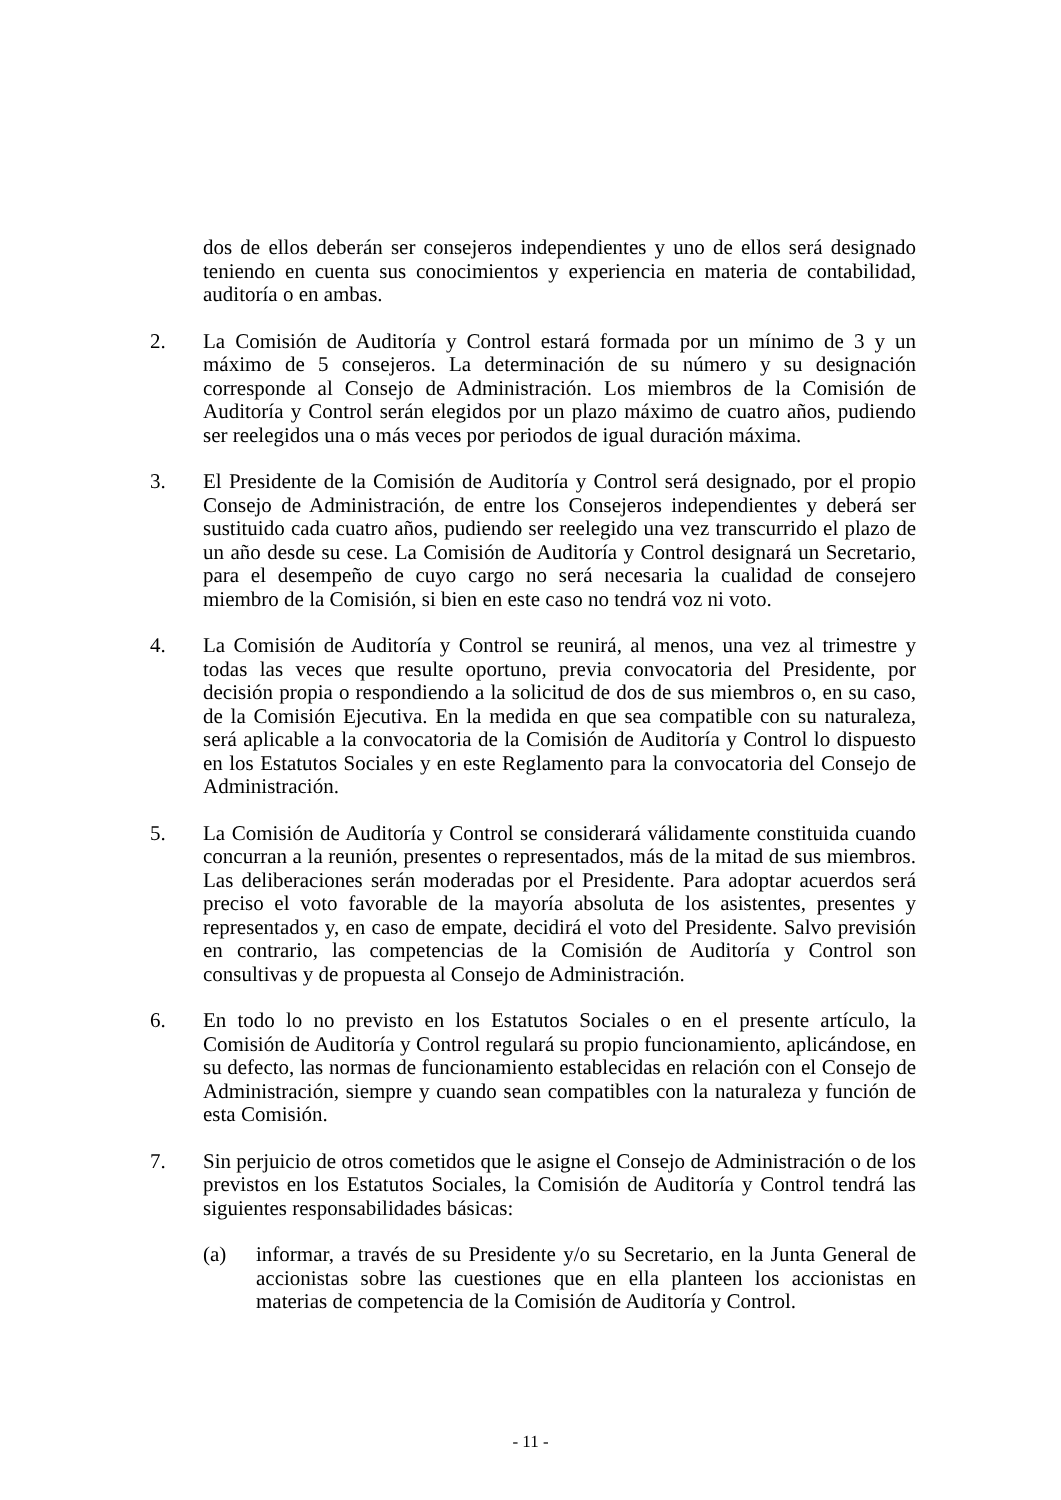dos de ellos deberán ser consejeros independientes y uno de ellos será designado teniendo en cuenta sus conocimientos y experiencia en materia de contabilidad, auditoría o en ambas.
2. La Comisión de Auditoría y Control estará formada por un mínimo de 3 y un máximo de 5 consejeros. La determinación de su número y su designación corresponde al Consejo de Administración. Los miembros de la Comisión de Auditoría y Control serán elegidos por un plazo máximo de cuatro años, pudiendo ser reelegidos una o más veces por periodos de igual duración máxima.
3. El Presidente de la Comisión de Auditoría y Control será designado, por el propio Consejo de Administración, de entre los Consejeros independientes y deberá ser sustituido cada cuatro años, pudiendo ser reelegido una vez transcurrido el plazo de un año desde su cese. La Comisión de Auditoría y Control designará un Secretario, para el desempeño de cuyo cargo no será necesaria la cualidad de consejero miembro de la Comisión, si bien en este caso no tendrá voz ni voto.
4. La Comisión de Auditoría y Control se reunirá, al menos, una vez al trimestre y todas las veces que resulte oportuno, previa convocatoria del Presidente, por decisión propia o respondiendo a la solicitud de dos de sus miembros o, en su caso, de la Comisión Ejecutiva. En la medida en que sea compatible con su naturaleza, será aplicable a la convocatoria de la Comisión de Auditoría y Control lo dispuesto en los Estatutos Sociales y en este Reglamento para la convocatoria del Consejo de Administración.
5. La Comisión de Auditoría y Control se considerará válidamente constituida cuando concurran a la reunión, presentes o representados, más de la mitad de sus miembros. Las deliberaciones serán moderadas por el Presidente. Para adoptar acuerdos será preciso el voto favorable de la mayoría absoluta de los asistentes, presentes y representados y, en caso de empate, decidirá el voto del Presidente. Salvo previsión en contrario, las competencias de la Comisión de Auditoría y Control son consultivas y de propuesta al Consejo de Administración.
6. En todo lo no previsto en los Estatutos Sociales o en el presente artículo, la Comisión de Auditoría y Control regulará su propio funcionamiento, aplicándose, en su defecto, las normas de funcionamiento establecidas en relación con el Consejo de Administración, siempre y cuando sean compatibles con la naturaleza y función de esta Comisión.
7. Sin perjuicio de otros cometidos que le asigne el Consejo de Administración o de los previstos en los Estatutos Sociales, la Comisión de Auditoría y Control tendrá las siguientes responsabilidades básicas:
(a) informar, a través de su Presidente y/o su Secretario, en la Junta General de accionistas sobre las cuestiones que en ella planteen los accionistas en materias de competencia de la Comisión de Auditoría y Control.
- 11 -